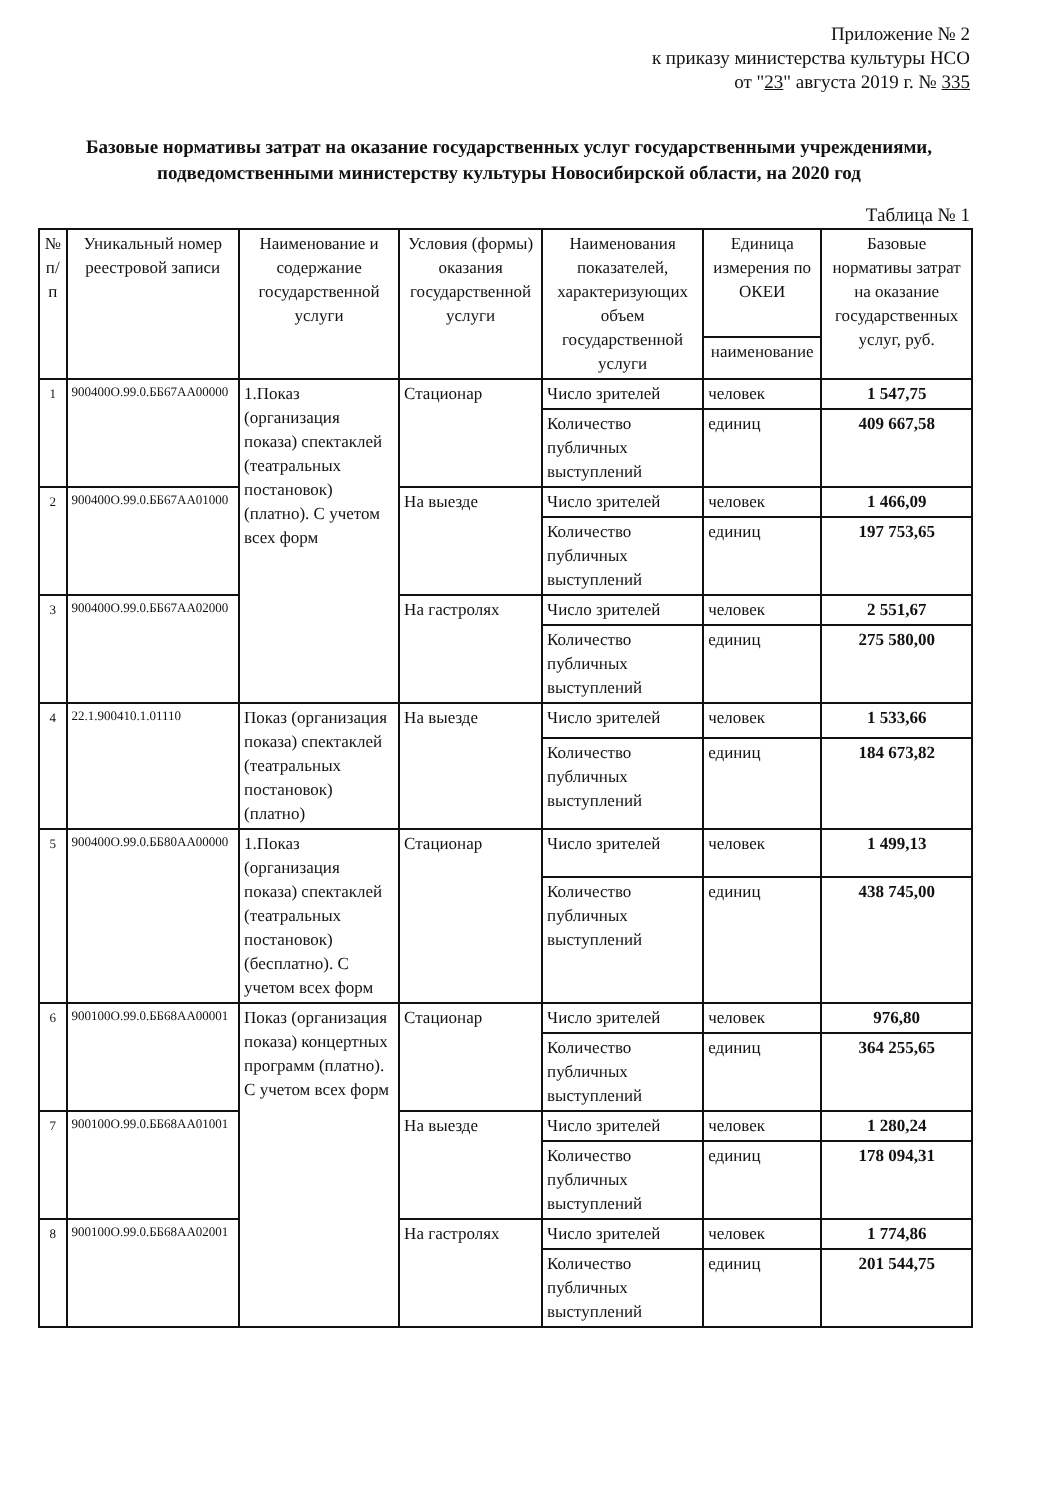Приложение № 2
к приказу министерства культуры НСО
от "23" августа 2019 г. № 335
Базовые нормативы затрат на оказание государственных услуг государственными учреждениями, подведомственными министерству культуры Новосибирской области, на 2020 год
Таблица № 1
| № п/п | Уникальный номер реестровой записи | Наименование и содержание государственной услуги | Условия (формы) оказания государственной услуги | Наименования показателей, характеризующих объем государственной услуги | Единица измерения по ОКЕИ | Базовые нормативы затрат на оказание государственных услуг, руб. |
| --- | --- | --- | --- | --- | --- | --- |
| | | | | | наименование | |
| 1 | 900400О.99.0.ББ67АА00000 | 1.Показ (организация показа) спектаклей (театральных постановок) (платно). С учетом всех форм | Стационар | Число зрителей | человек | 1 547,75 |
| | | | | Количество публичных выступлений | единиц | 409 667,58 |
| 2 | 900400О.99.0.ББ67АА01000 | | На выезде | Число зрителей | человек | 1 466,09 |
| | | | | Количество публичных выступлений | единиц | 197 753,65 |
| 3 | 900400О.99.0.ББ67АА02000 | | На гастролях | Число зрителей | человек | 2 551,67 |
| | | | | Количество публичных выступлений | единиц | 275 580,00 |
| 4 | 22.1.900410.1.01110 | Показ (организация показа) спектаклей (театральных постановок) (платно) | На выезде | Число зрителей | человек | 1 533,66 |
| | | | | Количество публичных выступлений | единиц | 184 673,82 |
| 5 | 900400О.99.0.ББ80АА00000 | 1.Показ (организация показа) спектаклей (театральных постановок) (бесплатно). С учетом всех форм | Стационар | Число зрителей | человек | 1 499,13 |
| | | | | Количество публичных выступлений | единиц | 438 745,00 |
| 6 | 900100О.99.0.ББ68АА00001 | Показ (организация показа) концертных программ (платно). С учетом всех форм | Стационар | Число зрителей | человек | 976,80 |
| | | | | Количество публичных выступлений | единиц | 364 255,65 |
| 7 | 900100О.99.0.ББ68АА01001 | | На выезде | Число зрителей | человек | 1 280,24 |
| | | | | Количество публичных выступлений | единиц | 178 094,31 |
| 8 | 900100О.99.0.ББ68АА02001 | | На гастролях | Число зрителей | человек | 1 774,86 |
| | | | | Количество публичных выступлений | единиц | 201 544,75 |